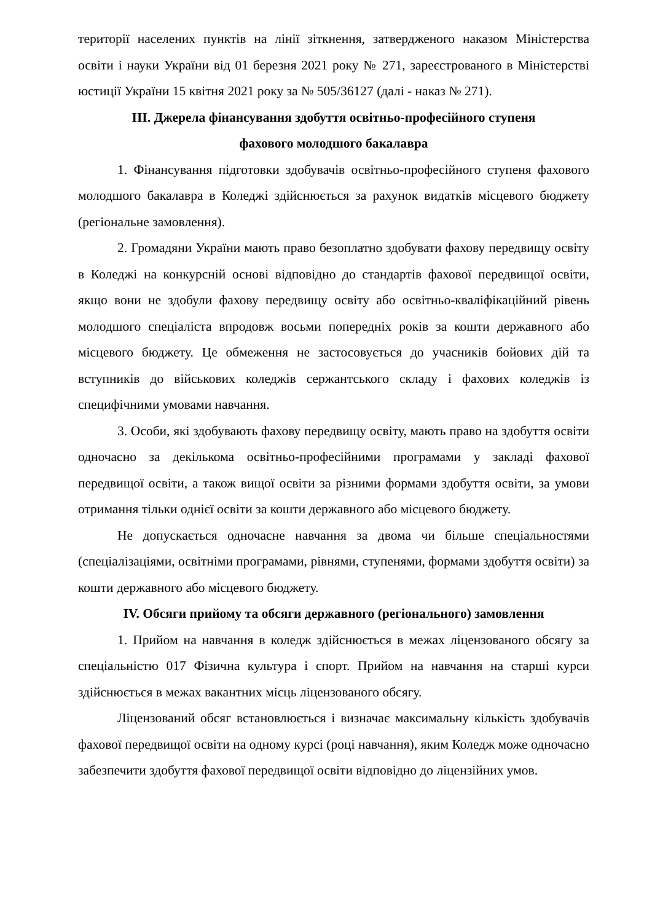території населених пунктів на лінії зіткнення, затвердженого наказом Міністерства освіти і науки України від 01 березня 2021 року № 271, зареєстрованого в Міністерстві юстиції України 15 квітня 2021 року за № 505/36127 (далі - наказ № 271).
ІІІ. Джерела фінансування здобуття освітньо-професійного ступеня
фахового молодшого бакалавра
1. Фінансування підготовки здобувачів освітньо-професійного ступеня фахового молодшого бакалавра в Коледжі здійснюється за рахунок видатків місцевого бюджету (регіональне замовлення).
2. Громадяни України мають право безоплатно здобувати фахову передвищу освіту в Коледжі на конкурсній основі відповідно до стандартів фахової передвищої освіти, якщо вони не здобули фахову передвищу освіту або освітньо-кваліфікаційний рівень молодшого спеціаліста впродовж восьми попередніх років за кошти державного або місцевого бюджету. Це обмеження не застосовується до учасників бойових дій та вступників до військових коледжів сержантського складу і фахових коледжів із специфічними умовами навчання.
3. Особи, які здобувають фахову передвищу освіту, мають право на здобуття освіти одночасно за декількома освітньо-професійними програмами у закладі фахової передвищої освіти, а також вищої освіти за різними формами здобуття освіти, за умови отримання тільки однієї освіти за кошти державного або місцевого бюджету.
Не допускається одночасне навчання за двома чи більше спеціальностями (спеціалізаціями, освітніми програмами, рівнями, ступенями, формами здобуття освіти) за кошти державного або місцевого бюджету.
IV. Обсяги прийому та обсяги державного (регіонального) замовлення
1. Прийом на навчання в коледж здійснюється в межах ліцензованого обсягу за спеціальністю 017 Фізична культура і спорт. Прийом на навчання на старші курси здійснюється в межах вакантних місць ліцензованого обсягу.
Ліцензований обсяг встановлюється і визначає максимальну кількість здобувачів фахової передвищої освіти на одному курсі (році навчання), яким Коледж може одночасно забезпечити здобуття фахової передвищої освіти відповідно до ліцензійних умов.